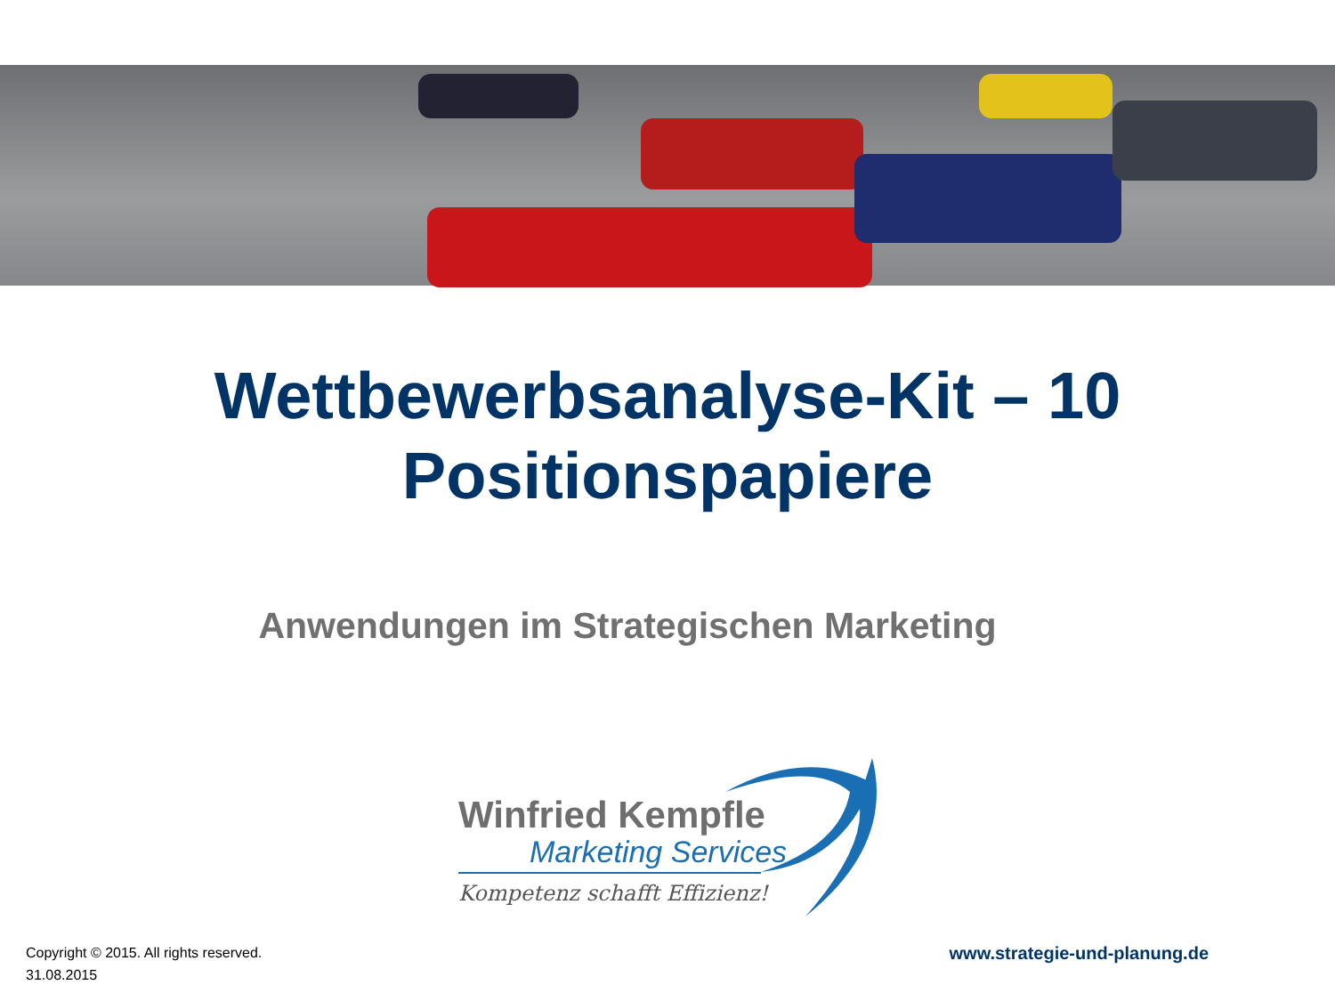Wettbewerbsanalyse-Kit – 10
Positionspapiere
Anwendungen im Strategischen Marketing
Winfried Kempfle
Marketing Services
Kompetenz schafft Effizienz!
Copyright © 2015. All rights reserved.
31.08.2015
www.strategie-und-planung.de